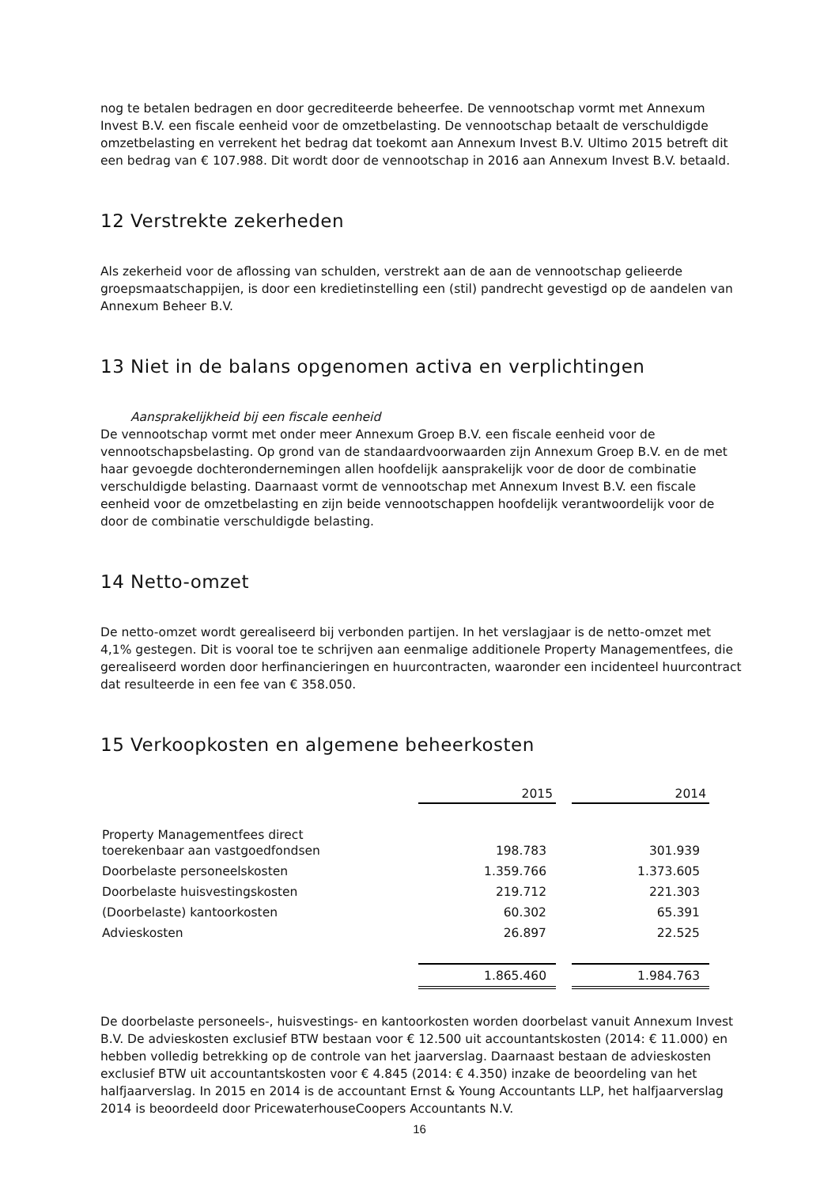nog te betalen bedragen en door gecrediteerde beheerfee. De vennootschap vormt met Annexum Invest B.V. een fiscale eenheid voor de omzetbelasting. De vennootschap betaalt de verschuldigde omzetbelasting en verrekent het bedrag dat toekomt aan Annexum Invest B.V. Ultimo 2015 betreft dit een bedrag van € 107.988. Dit wordt door de vennootschap in 2016 aan Annexum Invest B.V. betaald.
12 Verstrekte zekerheden
Als zekerheid voor de aflossing van schulden, verstrekt aan de aan de vennootschap gelieerde groepsmaatschappijen, is door een kredietinstelling een (stil) pandrecht gevestigd op de aandelen van Annexum Beheer B.V.
13 Niet in de balans opgenomen activa en verplichtingen
Aansprakelijkheid bij een fiscale eenheid
De vennootschap vormt met onder meer Annexum Groep B.V. een fiscale eenheid voor de vennootschapsbelasting. Op grond van de standaardvoorwaarden zijn Annexum Groep B.V. en de met haar gevoegde dochterondernemingen allen hoofdelijk aansprakelijk voor de door de combinatie verschuldigde belasting. Daarnaast vormt de vennootschap met Annexum Invest B.V. een fiscale eenheid voor de omzetbelasting en zijn beide vennootschappen hoofdelijk verantwoordelijk voor de door de combinatie verschuldigde belasting.
14 Netto-omzet
De netto-omzet wordt gerealiseerd bij verbonden partijen. In het verslagjaar is de netto-omzet met 4,1% gestegen. Dit is vooral toe te schrijven aan eenmalige additionele Property Managementfees, die gerealiseerd worden door herfinancieringen en huurcontracten, waaronder een incidenteel huurcontract dat resulteerde in een fee van € 358.050.
15 Verkoopkosten en algemene beheerkosten
| | 2015 | | 2014 |
| Property Managementfees direct toerekenbaar aan vastgoedfondsen | 198.783 | | 301.939 |
| Doorbelaste personeelskosten | 1.359.766 | | 1.373.605 |
| Doorbelaste huisvestingskosten | 219.712 | | 221.303 |
| (Doorbelaste) kantoorkosten | 60.302 | | 65.391 |
| Advieskosten | 26.897 | | 22.525 |
| | 1.865.460 | | 1.984.763 |
De doorbelaste personeels-, huisvestings- en kantoorkosten worden doorbelast vanuit Annexum Invest B.V. De advieskosten exclusief BTW bestaan voor € 12.500 uit accountantskosten (2014: € 11.000) en hebben volledig betrekking op de controle van het jaarverslag. Daarnaast bestaan de advieskosten exclusief BTW uit accountantskosten voor € 4.845 (2014: € 4.350) inzake de beoordeling van het halfjaarverslag. In 2015 en 2014 is de accountant Ernst & Young Accountants LLP, het halfjaarverslag 2014 is beoordeeld door PricewaterhouseCoopers Accountants N.V.
16